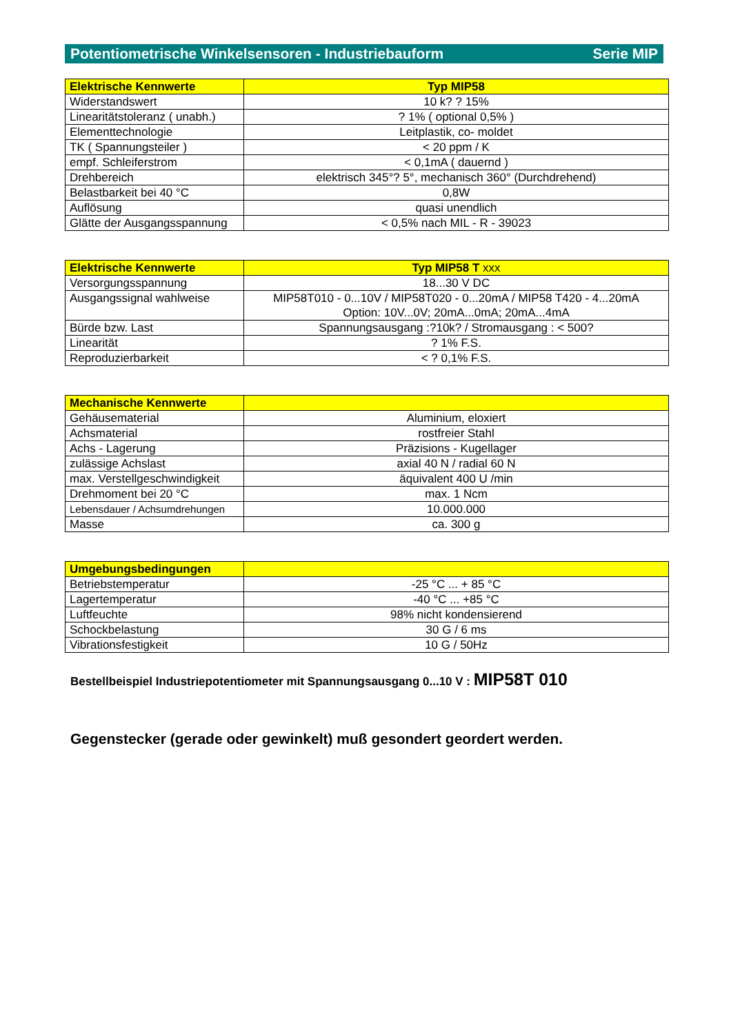Potentiometrische Winkelsensoren - Industriebauform Serie MIP
| Elektrische Kennwerte | Typ MIP58 |
| --- | --- |
| Widerstandswert | 10 k? ? 15% |
| Linearitätstoleranz ( unabh.) | ? 1% ( optional 0,5% ) |
| Elementtechnologie | Leitplastik, co- moldet |
| TK ( Spannungsteiler ) | < 20 ppm / K |
| empf. Schleiferstrom | < 0,1mA ( dauernd ) |
| Drehbereich | elektrisch 345°? 5°, mechanisch 360° (Durchdrehend) |
| Belastbarkeit bei 40 °C | 0,8W |
| Auflösung | quasi unendlich |
| Glätte der Ausgangsspannung | < 0,5% nach MIL - R - 39023 |
| Elektrische Kennwerte | Typ MIP58 T xxx |
| --- | --- |
| Versorgungsspannung | 18...30 V DC |
| Ausgangssignal wahlweise | MIP58T010 - 0...10V / MIP58T020 - 0...20mA / MIP58 T420 - 4...20mA Option: 10V...0V; 20mA...0mA; 20mA...4mA |
| Bürde bzw. Last | Spannungsausgang :?10k? / Stromausgang : < 500? |
| Linearität | ? 1% F.S. |
| Reproduzierbarkeit | < ? 0,1% F.S. |
| Mechanische Kennwerte | |
| --- | --- |
| Gehäusematerial | Aluminium, eloxiert |
| Achsmaterial | rostfreier Stahl |
| Achs - Lagerung | Präzisions - Kugellager |
| zulässige Achslast | axial 40 N / radial 60 N |
| max. Verstellgeschwindigkeit | äquivalent 400 U /min |
| Drehmoment bei 20 °C | max. 1 Ncm |
| Lebensdauer / Achsumdrehungen | 10.000.000 |
| Masse | ca. 300 g |
| Umgebungsbedingungen | |
| --- | --- |
| Betriebstemperatur | -25 °C ... + 85 °C |
| Lagertemperatur | -40 °C ... +85 °C |
| Luftfeuchte | 98% nicht kondensierend |
| Schockbelastung | 30 G / 6 ms |
| Vibrationsfestigkeit | 10 G / 50Hz |
Bestellbeispiel Industriepotentiometer mit Spannungsausgang 0...10 V : MIP58T 010
Gegenstecker (gerade oder gewinkelt) muß gesondert geordert werden.